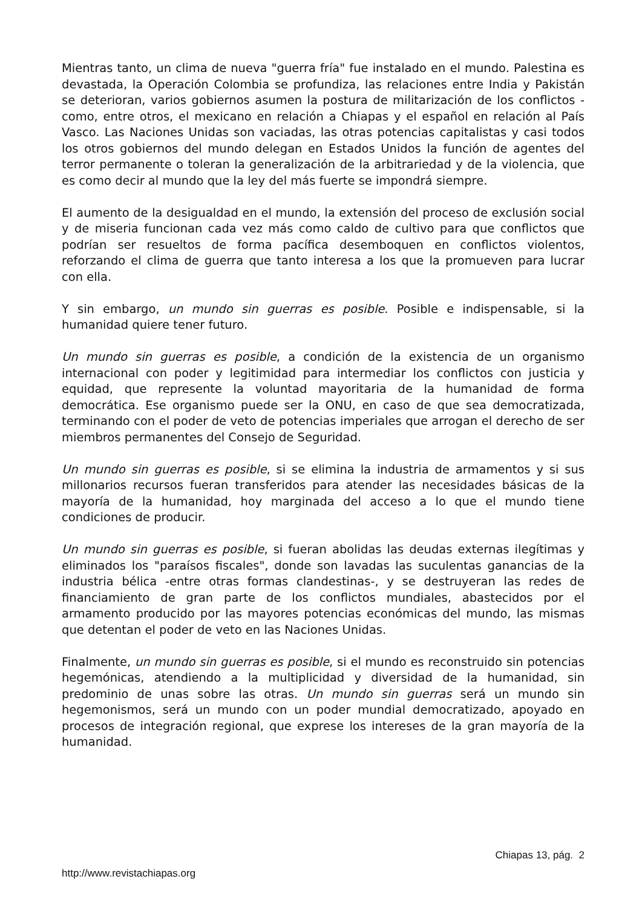Mientras tanto, un clima de nueva "guerra fría" fue instalado en el mundo. Palestina es devastada, la Operación Colombia se profundiza, las relaciones entre India y Pakistán se deterioran, varios gobiernos asumen la postura de militarización de los conflictos -como, entre otros, el mexicano en relación a Chiapas y el español en relación al País Vasco. Las Naciones Unidas son vaciadas, las otras potencias capitalistas y casi todos los otros gobiernos del mundo delegan en Estados Unidos la función de agentes del terror permanente o toleran la generalización de la arbitrariedad y de la violencia, que es como decir al mundo que la ley del más fuerte se impondrá siempre.
El aumento de la desigualdad en el mundo, la extensión del proceso de exclusión social y de miseria funcionan cada vez más como caldo de cultivo para que conflictos que podrían ser resueltos de forma pacífica desemboquen en conflictos violentos, reforzando el clima de guerra que tanto interesa a los que la promueven para lucrar con ella.
Y sin embargo, un mundo sin guerras es posible. Posible e indispensable, si la humanidad quiere tener futuro.
Un mundo sin guerras es posible, a condición de la existencia de un organismo internacional con poder y legitimidad para intermediar los conflictos con justicia y equidad, que represente la voluntad mayoritaria de la humanidad de forma democrática. Ese organismo puede ser la ONU, en caso de que sea democratizada, terminando con el poder de veto de potencias imperiales que arrogan el derecho de ser miembros permanentes del Consejo de Seguridad.
Un mundo sin guerras es posible, si se elimina la industria de armamentos y si sus millonarios recursos fueran transferidos para atender las necesidades básicas de la mayoría de la humanidad, hoy marginada del acceso a lo que el mundo tiene condiciones de producir.
Un mundo sin guerras es posible, si fueran abolidas las deudas externas ilegítimas y eliminados los "paraísos fiscales", donde son lavadas las suculentas ganancias de la industria bélica -entre otras formas clandestinas-, y se destruyeran las redes de financiamiento de gran parte de los conflictos mundiales, abastecidos por el armamento producido por las mayores potencias económicas del mundo, las mismas que detentan el poder de veto en las Naciones Unidas.
Finalmente, un mundo sin guerras es posible, si el mundo es reconstruido sin potencias hegemónicas, atendiendo a la multiplicidad y diversidad de la humanidad, sin predominio de unas sobre las otras. Un mundo sin guerras será un mundo sin hegemonismos, será un mundo con un poder mundial democratizado, apoyado en procesos de integración regional, que exprese los intereses de la gran mayoría de la humanidad.
Chiapas 13, pág. 2
http://www.revistachiapas.org